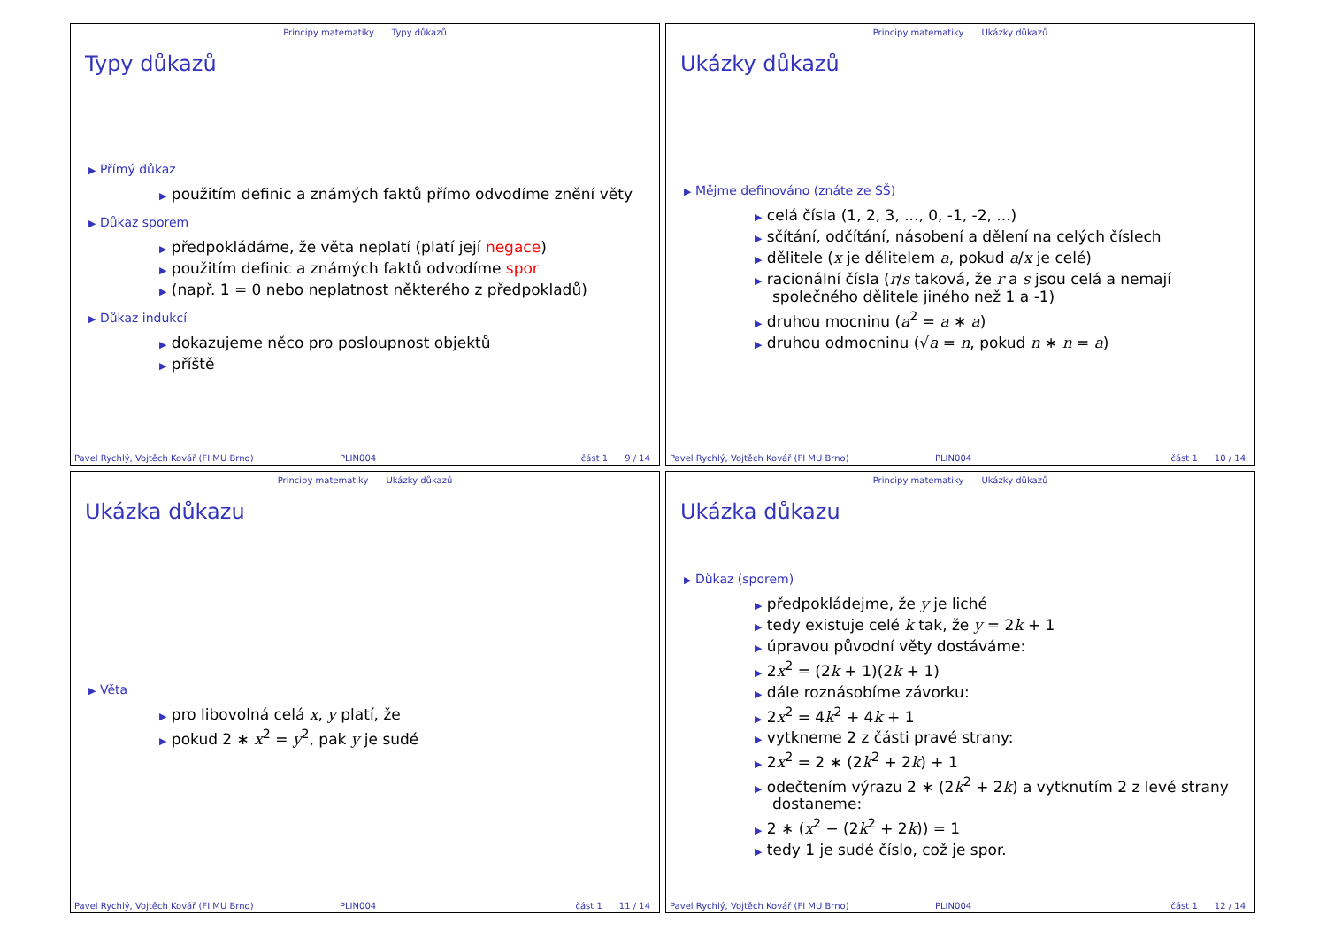Principy matematiky Typy důkazů
Typy důkazů
▶ Přímý důkaz
▶ použitím definic a známých faktů přímo odvodíme znění věty
▶ Důkaz sporem
▶ předpokládáme, že věta neplatí (platí její negace)
▶ použitím definic a známých faktů odvodíme spor
▶ (např. 1 = 0 nebo neplatnost některého z předpokladů)
▶ Důkaz indukcí
▶ dokazujeme něco pro posloupnost objektů
▶ příště
Pavel Rychlý, Vojtěch Kovář (FI MU Brno) PLIN004 část 1 9 / 14
Principy matematiky Ukázky důkazů
Ukázky důkazů
▶ Mějme definováno (znáte ze SŠ)
▶ celá čísla (1, 2, 3, ..., 0, -1, -2, ...)
▶ sčítání, odčítání, násobení a dělení na celých číslech
▶ dělitele (x je dělitelem a, pokud a/x je celé)
▶ racionální čísla (r/s taková, že r a s jsou celá a nemají společného dělitele jiného než 1 a -1)
▶ druhou mocninu (a<sup>2</sup> = a ∗ a)
▶ druhou odmocninu (√a = n, pokud n ∗ n = a)
Pavel Rychlý, Vojtěch Kovář (FI MU Brno) PLIN004 část 1 10 / 14
Principy matematiky Ukázky důkazů
Ukázka důkazu
▶ Věta
▶ pro libovolná celá x, y platí, že
▶ pokud 2 ∗ x<sup>2</sup> = y<sup>2</sup>, pak y je sudé
Pavel Rychlý, Vojtěch Kovář (FI MU Brno) PLIN004 část 1 11 / 14
Principy matematiky Ukázky důkazů
Ukázka důkazu
▶ Důkaz (sporem)
▶ předpokládejme, že y je liché
▶ tedy existuje celé k tak, že y = 2k + 1
▶ úpravou původní věty dostáváme:
▶ 2x<sup>2</sup> = (2k + 1)(2k + 1)
▶ dále roznásobíme závorku:
▶ 2x<sup>2</sup> = 4k<sup>2</sup> + 4k + 1
▶ vytkneme 2 z části pravé strany:
▶ 2x<sup>2</sup> = 2 ∗ (2k<sup>2</sup> + 2k) + 1
▶ odečtením výrazu 2 ∗ (2k<sup>2</sup> + 2k) a vytknutím 2 z levé strany dostaneme:
▶ 2 ∗ (x<sup>2</sup> − (2k<sup>2</sup> + 2k)) = 1
▶ tedy 1 je sudé číslo, což je spor.
Pavel Rychlý, Vojtěch Kovář (FI MU Brno) PLIN004 část 1 12 / 14